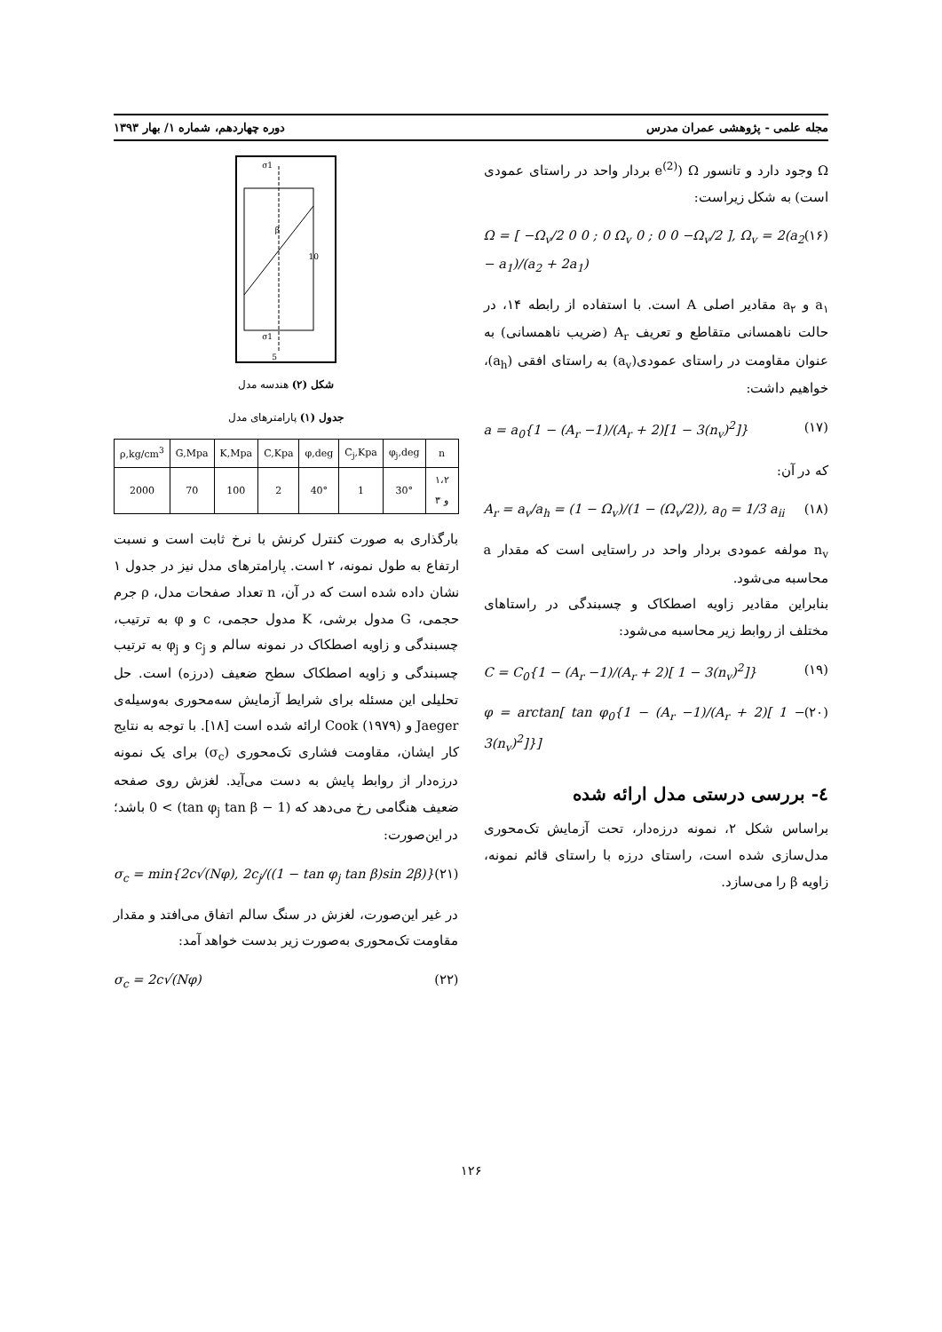مجله علمی - پژوهشی عمران مدرس دوره چهاردهم، شماره ۱/ بهار ۱۳۹۳
Ω وجود دارد و تانسور Ω (e<sup>(2)</sup> بردار واحد در راستای عمودی است) به شکل زیراست:
Ω = [ −Ω<sub>v</sub>/2 0 0 ; 0 Ω<sub>v</sub> 0 ; 0 0 −Ω<sub>v</sub>/2 ], Ω<sub>v</sub> = 2(a<sub>2</sub> − a<sub>1</sub>)/(a<sub>2</sub> + 2a<sub>1</sub>) (۱۶)
a<sub>۱</sub> و a<sub>۲</sub> مقادیر اصلی A است. با استفاده از رابطه ۱۴، در حالت ناهمسانی متقاطع و تعریف A<sub>r</sub> (ضریب ناهمسانی) به عنوان مقاومت در راستای عمودی(a<sub>v</sub>) به راستای افقی (a<sub>h</sub>)، خواهیم داشت:
a = a<sub>0</sub>{1 − (A<sub>r</sub> −1)/(A<sub>r</sub> + 2)[1 − 3(n<sub>v</sub>)<sup>2</sup>]} (۱۷)
که در آن:
A<sub>r</sub> = a<sub>v</sub>/a<sub>h</sub> = (1 − Ω<sub>v</sub>)/(1 − (Ω<sub>v</sub>/2)), a<sub>0</sub> = 1/3 a<sub>ii</sub> (۱۸)
n<sub>v</sub> مولفه عمودی بردار واحد در راستایی است که مقدار a محاسبه می‌شود.
بنابراین مقادیر زاویه اصطکاک و چسبندگی در راستاهای مختلف از روابط زیر محاسبه می‌شود:
C = C<sub>0</sub>{1 − (A<sub>r</sub> −1)/(A<sub>r</sub> + 2)[ 1 − 3(n<sub>v</sub>)<sup>2</sup>]} (۱۹)
φ = arctan[ tan φ<sub>0</sub>{1 − (A<sub>r</sub> −1)/(A<sub>r</sub> + 2)[ 1 − 3(n<sub>v</sub>)<sup>2</sup>]}] (۲۰)
٤- بررسی درستی مدل ارائه شده
براساس شکل ۲، نمونه درزه‌دار، تحت آزمایش تک‌محوری مدل‌سازی شده است، راستای درزه با راستای قائم نمونه، زاویه β را می‌سازد.
σ1
β
10
σ1
5
شکل (۲) هندسه مدل
جدول (۱) پارامترهای مدل
| ρ,kg/cm<sup>3</sup> | G,Mpa | K,Mpa | C,Kpa | φ,deg | C<sub>j</sub>,Kpa | φ<sub>j</sub>,deg | n |
| --- | --- | --- | --- | --- | --- | --- | --- |
| 2000 | 70 | 100 | 2 | 40° | 1 | 30° | ۱،۲ و ۳ |
بارگذاری به صورت کنترل کرنش با نرخ ثابت است و نسبت ارتفاع به طول نمونه، ۲ است. پارامترهای مدل نیز در جدول ۱ نشان داده شده است که در آن، n تعداد صفحات مدل، ρ جرم حجمی، G مدول برشی، K مدول حجمی، c و φ به ترتیب، چسبندگی و زاویه اصطکاک در نمونه سالم و c<sub>j</sub> و φ<sub>j</sub> به ترتیب چسبندگی و زاویه اصطکاک سطح ضعیف (درزه) است. حل تحلیلی این مسئله برای شرایط آزمایش سه‌محوری به‌وسیله‌ی Jaeger و Cook (۱۹۷۹) ارائه شده است [۱۸]. با توجه به نتایج کار ایشان، مقاومت فشاری تک‌محوری (σ<sub>c</sub>) برای یک نمونه درزه‌دار از روابط پایش به دست می‌آید. لغزش روی صفحه ضعیف هنگامی رخ می‌دهد که (1 − tan φ<sub>j</sub> tan β) > 0 باشد؛ در این‌صورت:
σ<sub>c</sub> = min{2c√(Nφ), 2c<sub>j</sub>/((1 − tan φ<sub>j</sub> tan β)sin 2β)} (۲۱)
در غیر این‌صورت، لغزش در سنگ سالم اتفاق می‌افتد و مقدار مقاومت تک‌محوری به‌صورت زیر بدست خواهد آمد:
σ<sub>c</sub> = 2c√(Nφ) (۲۲)
۱۲۶